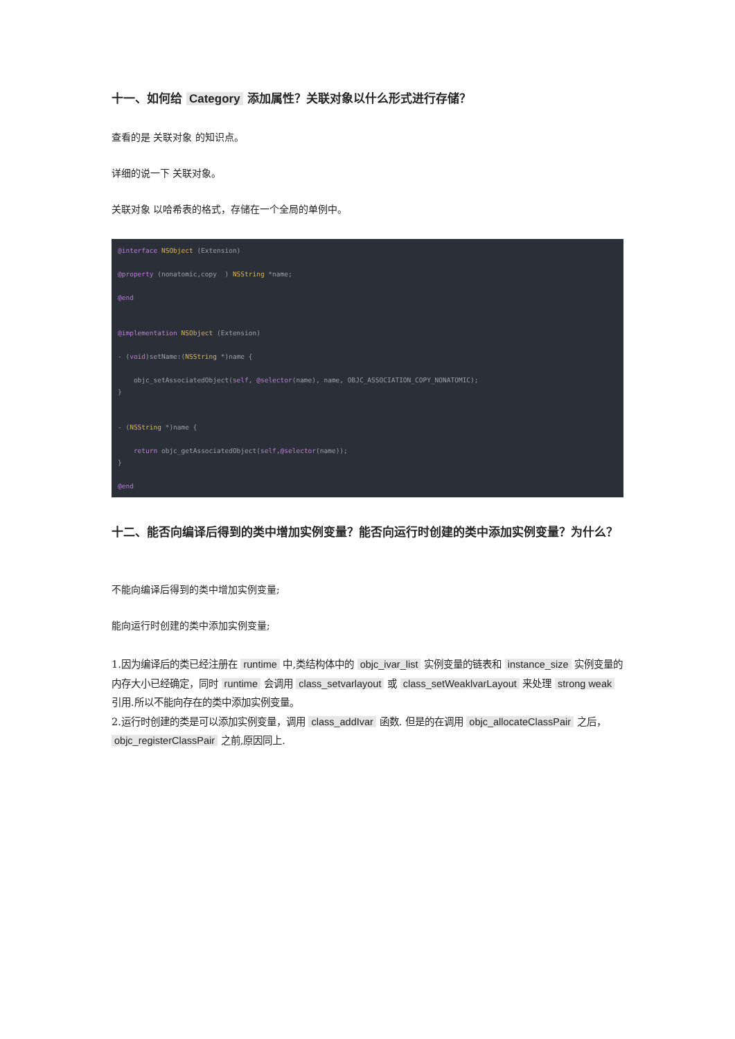十一、如何给 Category 添加属性？关联对象以什么形式进行存储？
查看的是 关联对象 的知识点。
详细的说一下 关联对象。
关联对象 以哈希表的格式，存储在一个全局的单例中。
@interface NSObject (Extension)

@property (nonatomic,copy  ) NSString *name;

@end


@implementation NSObject (Extension)

- (void)setName:(NSString *)name {

    objc_setAssociatedObject(self, @selector(name), name, OBJC_ASSOCIATION_COPY_NONATOMIC);
}


- (NSString *)name {

    return objc_getAssociatedObject(self,@selector(name));
}

@end
十二、能否向编译后得到的类中增加实例变量？能否向运行时创建的类中添加实例变量？为什么？
不能向编译后得到的类中增加实例变量;
能向运行时创建的类中添加实例变量;
1.因为编译后的类已经注册在 runtime 中,类结构体中的 objc_ivar_list 实例变量的链表和 instance_size 实例变量的内存大小已经确定，同时 runtime 会调用 class_setvarlayout 或 class_setWeaklvarLayout 来处理 strong weak 引用.所以不能向存在的类中添加实例变量。
2.运行时创建的类是可以添加实例变量，调用 class_addIvar 函数. 但是的在调用 objc_allocateClassPair 之后， objc_registerClassPair 之前,原因同上.